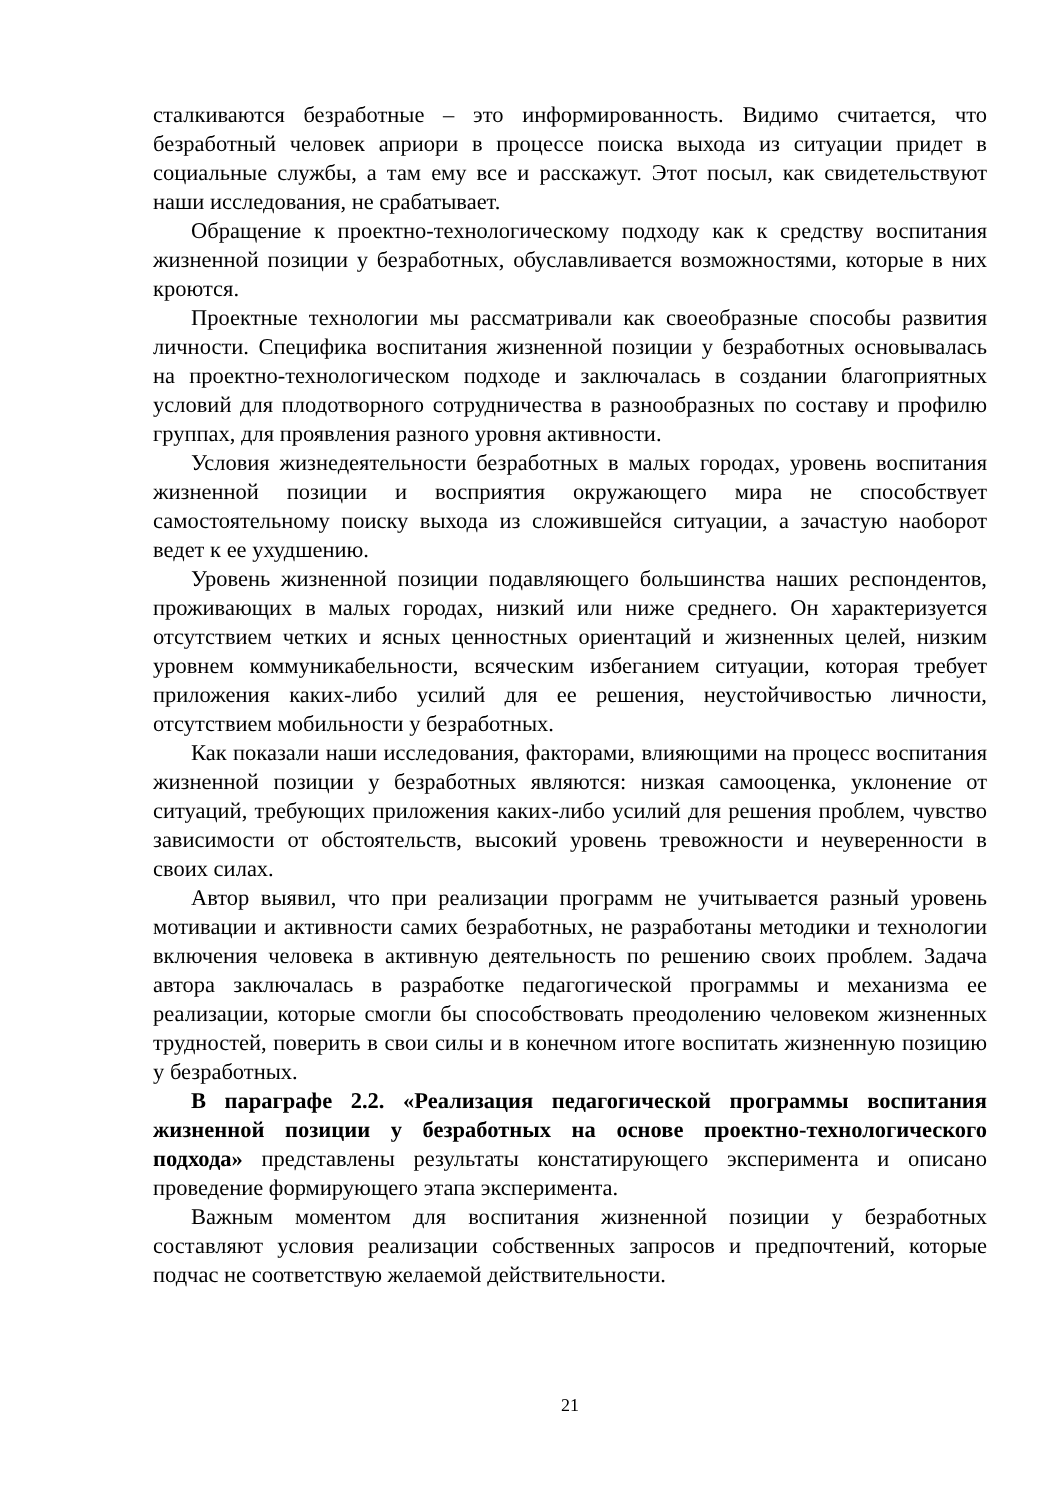сталкиваются безработные – это информированность. Видимо считается, что безработный человек априори в процессе поиска выхода из ситуации придет в социальные службы, а там ему все и расскажут. Этот посыл, как свидетельствуют наши исследования, не срабатывает.
Обращение к проектно-технологическому подходу как к средству воспитания жизненной позиции у безработных, обуславливается возможностями, которые в них кроются.
Проектные технологии мы рассматривали как своеобразные способы развития личности. Специфика воспитания жизненной позиции у безработных основывалась на проектно-технологическом подходе и заключалась в создании благоприятных условий для плодотворного сотрудничества в разнообразных по составу и профилю группах, для проявления разного уровня активности.
Условия жизнедеятельности безработных в малых городах, уровень воспитания жизненной позиции и восприятия окружающего мира не способствует самостоятельному поиску выхода из сложившейся ситуации, а зачастую наоборот ведет к ее ухудшению.
Уровень жизненной позиции подавляющего большинства наших респондентов, проживающих в малых городах, низкий или ниже среднего. Он характеризуется отсутствием четких и ясных ценностных ориентаций и жизненных целей, низким уровнем коммуникабельности, всяческим избеганием ситуации, которая требует приложения каких-либо усилий для ее решения, неустойчивостью личности, отсутствием мобильности у безработных.
Как показали наши исследования, факторами, влияющими на процесс воспитания жизненной позиции у безработных являются: низкая самооценка, уклонение от ситуаций, требующих приложения каких-либо усилий для решения проблем, чувство зависимости от обстоятельств, высокий уровень тревожности и неуверенности в своих силах.
Автор выявил, что при реализации программ не учитывается разный уровень мотивации и активности самих безработных, не разработаны методики и технологии включения человека в активную деятельность по решению своих проблем. Задача автора заключалась в разработке педагогической программы и механизма ее реализации, которые смогли бы способствовать преодолению человеком жизненных трудностей, поверить в свои силы и в конечном итоге воспитать жизненную позицию у безработных.
В параграфе 2.2. «Реализация педагогической программы воспитания жизненной позиции у безработных на основе проектно-технологического подхода» представлены результаты констатирующего эксперимента и описано проведение формирующего этапа эксперимента.
Важным моментом для воспитания жизненной позиции у безработных составляют условия реализации собственных запросов и предпочтений, которые подчас не соответствую желаемой действительности.
21